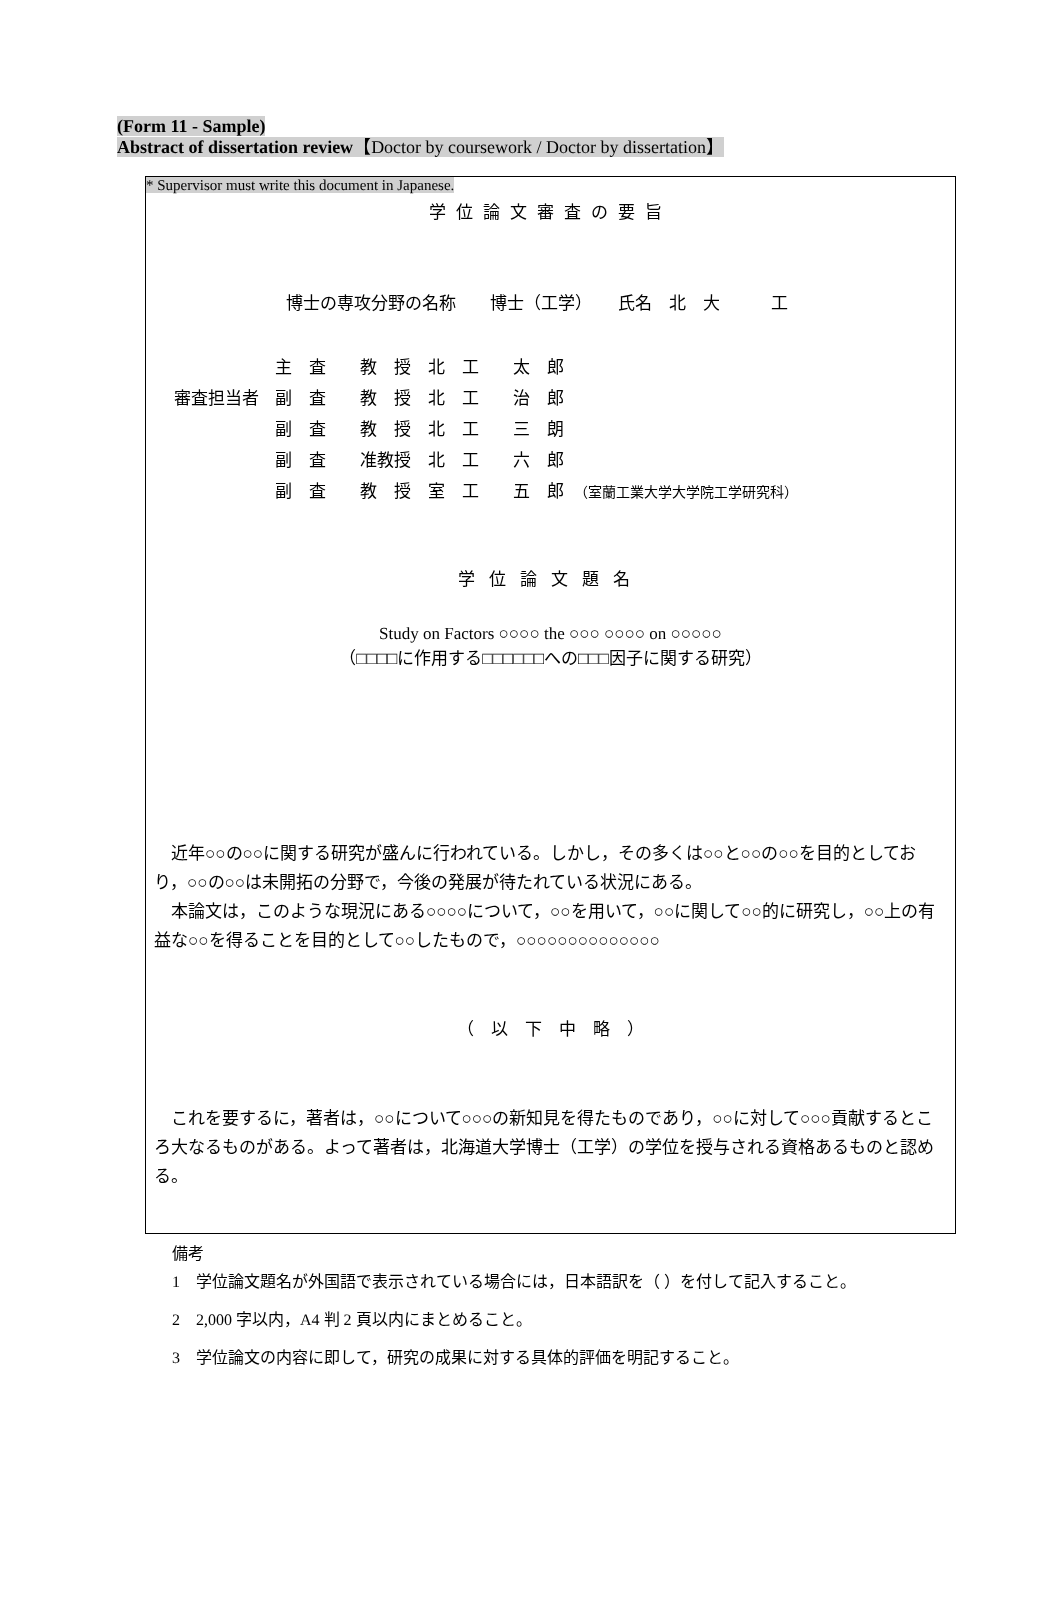(Form 11 - Sample)
Abstract of dissertation review【Doctor by coursework / Doctor by dissertation】
* Supervisor must write this document in Japanese.
学位論文審査の要旨
博士の専攻分野の名称　　博士（工学）　　氏名　北　大　　　工
| | 主 査 教 授 北 工 太 郎 |
| 審査担当者 | 副 査 教 授 北 工 治 郎 |
| | 副 査 教 授 北 工 三 朗 |
| | 副 査 准教授 北 工 六 郎 |
| | 副 査 教 授 室 工 五 郎 （室蘭工業大学大学院工学研究科） |
学位論文題名
Study on Factors ○○○○ the ○○○ ○○○○ on ○○○○○
（□□□□に作用する□□□□□□への□□□因子に関する研究）
　近年○○の○○に関する研究が盛んに行われている。しかし，その多くは○○と○○の○○を目的としており，○○の○○は未開拓の分野で，今後の発展が待たれている状況にある。
　本論文は，このような現況にある○○○○について，○○を用いて，○○に関して○○的に研究し，○○上の有益な○○を得ることを目的として○○したもので，○○○○○○○○○○○○○○
（　以　下　中　略　）
　これを要するに，著者は，○○について○○○の新知見を得たものであり，○○に対して○○○貢献するところ大なるものがある。よって著者は，北海道大学博士（工学）の学位を授与される資格あるものと認める。
備考
1　学位論文題名が外国語で表示されている場合には，日本語訳を（ ）を付して記入すること。
2　2,000 字以内，A4 判 2 頁以内にまとめること。
3　学位論文の内容に即して，研究の成果に対する具体的評価を明記すること。